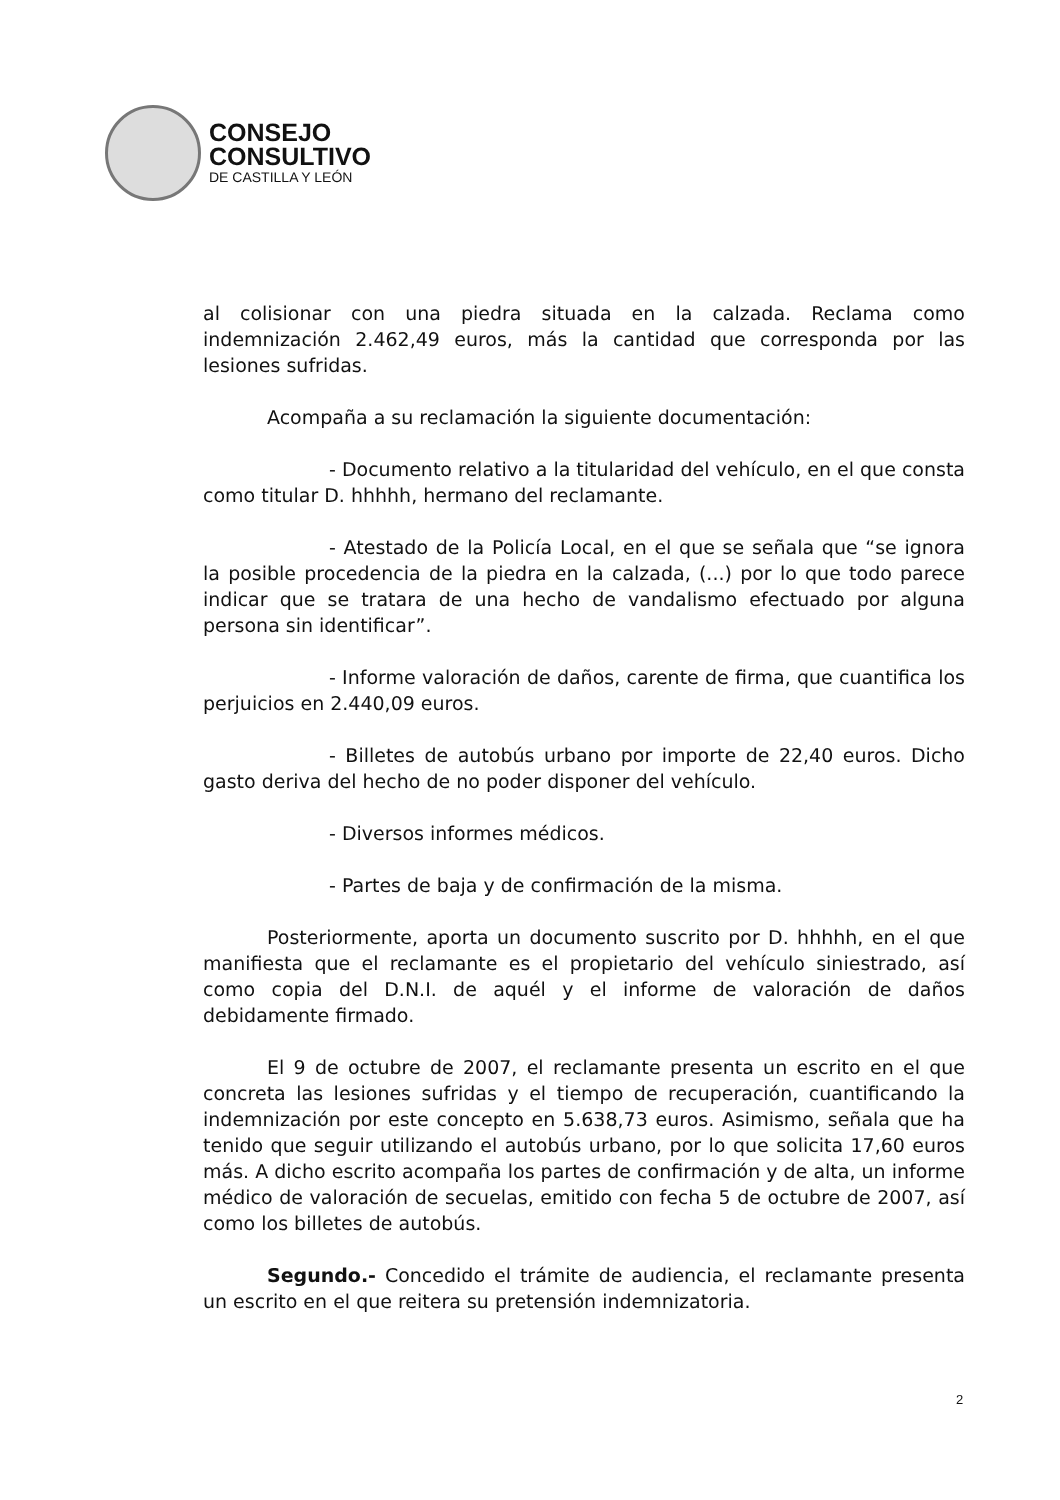CONSEJO
CONSULTIVO
DE CASTILLA Y LEÓN
al colisionar con una piedra situada en la calzada. Reclama como indemnización 2.462,49 euros, más la cantidad que corresponda por las lesiones sufridas.
Acompaña a su reclamación la siguiente documentación:
- Documento relativo a la titularidad del vehículo, en el que consta como titular D. hhhhh, hermano del reclamante.
- Atestado de la Policía Local, en el que se señala que “se ignora la posible procedencia de la piedra en la calzada, (...) por lo que todo parece indicar que se tratara de una hecho de vandalismo efectuado por alguna persona sin identificar”.
- Informe valoración de daños, carente de firma, que cuantifica los perjuicios en 2.440,09 euros.
- Billetes de autobús urbano por importe de 22,40 euros. Dicho gasto deriva del hecho de no poder disponer del vehículo.
- Diversos informes médicos.
- Partes de baja y de confirmación de la misma.
Posteriormente, aporta un documento suscrito por D. hhhhh, en el que manifiesta que el reclamante es el propietario del vehículo siniestrado, así como copia del D.N.I. de aquél y el informe de valoración de daños debidamente firmado.
El 9 de octubre de 2007, el reclamante presenta un escrito en el que concreta las lesiones sufridas y el tiempo de recuperación, cuantificando la indemnización por este concepto en 5.638,73 euros. Asimismo, señala que ha tenido que seguir utilizando el autobús urbano, por lo que solicita 17,60 euros más. A dicho escrito acompaña los partes de confirmación y de alta, un informe médico de valoración de secuelas, emitido con fecha 5 de octubre de 2007, así como los billetes de autobús.
Segundo.- Concedido el trámite de audiencia, el reclamante presenta un escrito en el que reitera su pretensión indemnizatoria.
2